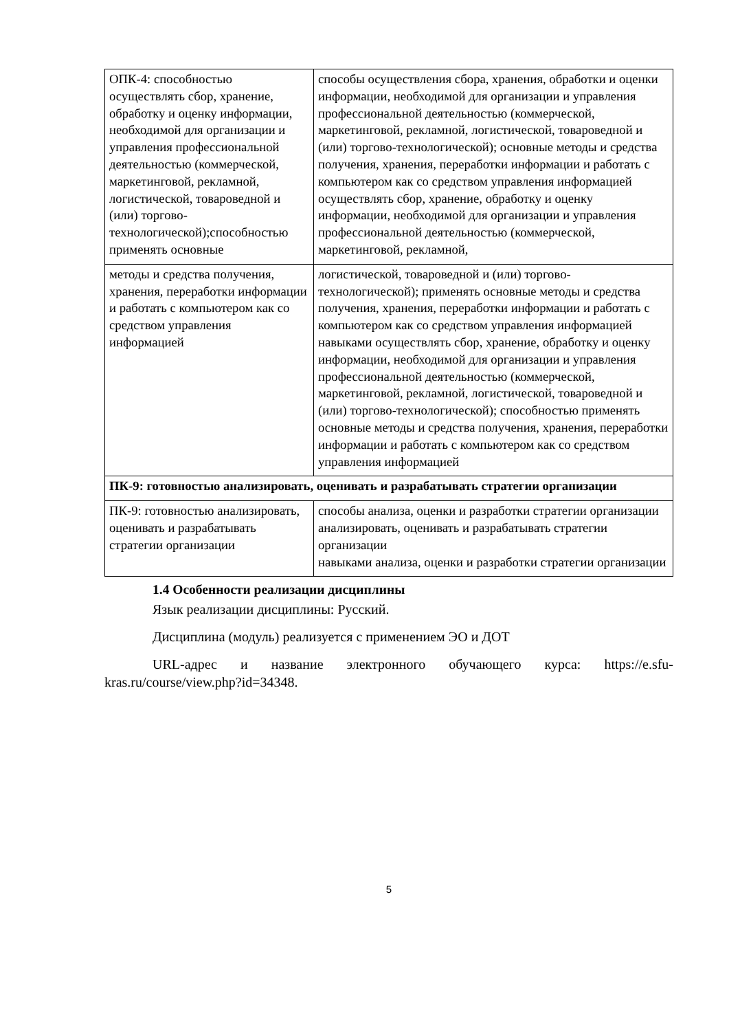| ОПК-4: способностью осуществлять сбор, хранение, обработку и оценку информации, необходимой для организации и управления профессиональной деятельностью (коммерческой, маркетинговой, рекламной, логистической, товароведной и (или) торгово-технологической);способностью применять основные | способы осуществления сбора, хранения, обработки и оценки информации, необходимой для организации и управления профессиональной деятельностью (коммерческой, маркетинговой, рекламной, логистической, товароведной и (или) торгово-технологической); основные методы и средства получения, хранения, переработки информации и работать с компьютером как со средством управления информацией осуществлять сбор, хранение, обработку и оценку информации, необходимой для организации и управления профессиональной деятельностью (коммерческой, маркетинговой, рекламной, |
| методы и средства получения, хранения, переработки информации и работать с компьютером как со средством управления информацией | логистической, товароведной и (или) торгово-технологической); применять основные методы и средства получения, хранения, переработки информации и работать с компьютером как со средством управления информацией навыками осуществлять сбор, хранение, обработку и оценку информации, необходимой для организации и управления профессиональной деятельностью (коммерческой, маркетинговой, рекламной, логистической, товароведной и (или) торгово-технологической); способностью применять основные методы и средства получения, хранения, переработки информации и работать с компьютером как со средством управления информацией |
| ПК-9: готовностью анализировать, оценивать и разрабатывать стратегии организации | |
| ПК-9: готовностью анализировать, оценивать и разрабатывать стратегии организации | способы анализа, оценки и разработки стратегии организации анализировать, оценивать и разрабатывать стратегии организации навыками анализа, оценки и разработки стратегии организации |
1.4 Особенности реализации дисциплины
Язык реализации дисциплины: Русский.
Дисциплина (модуль) реализуется с применением ЭО и ДОТ
URL-адрес и название электронного обучающего курса: https://e.sfu-kras.ru/course/view.php?id=34348.
5